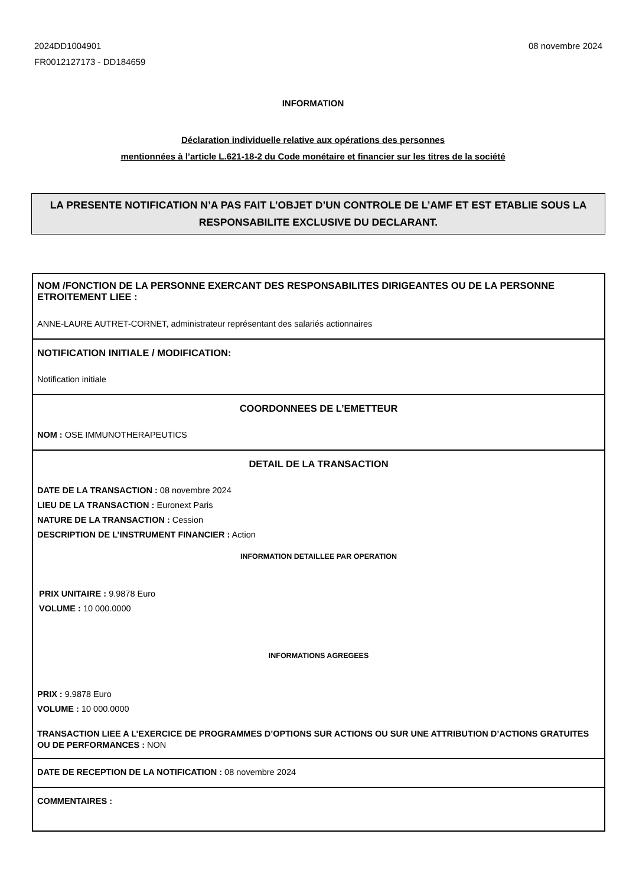2024DD1004901
FR0012127173 - DD184659
08 novembre 2024
INFORMATION
Déclaration individuelle relative aux opérations des personnes
mentionnées à l’article L.621-18-2 du Code monétaire et financier sur les titres de la société
LA PRESENTE NOTIFICATION N’A PAS FAIT L’OBJET D’UN CONTROLE DE L’AMF ET EST ETABLIE SOUS LA RESPONSABILITE EXCLUSIVE DU DECLARANT.
NOM /FONCTION DE LA PERSONNE EXERCANT DES RESPONSABILITES DIRIGEANTES OU DE LA PERSONNE ETROITEMENT LIEE :
ANNE-LAURE AUTRET-CORNET, administrateur représentant des salariés actionnaires
NOTIFICATION INITIALE / MODIFICATION:
Notification initiale
COORDONNEES DE L’EMETTEUR
NOM : OSE IMMUNOTHERAPEUTICS
DETAIL DE LA TRANSACTION
DATE DE LA TRANSACTION : 08 novembre 2024
LIEU DE LA TRANSACTION : Euronext Paris
NATURE DE LA TRANSACTION : Cession
DESCRIPTION DE L’INSTRUMENT FINANCIER : Action
INFORMATION DETAILLEE PAR OPERATION
PRIX UNITAIRE : 9.9878 Euro
VOLUME : 10 000.0000
INFORMATIONS AGREGEES
PRIX : 9.9878 Euro
VOLUME : 10 000.0000
TRANSACTION LIEE A L’EXERCICE DE PROGRAMMES D’OPTIONS SUR ACTIONS OU SUR UNE ATTRIBUTION D’ACTIONS GRATUITES OU DE PERFORMANCES : NON
DATE DE RECEPTION DE LA NOTIFICATION : 08 novembre 2024
COMMENTAIRES :